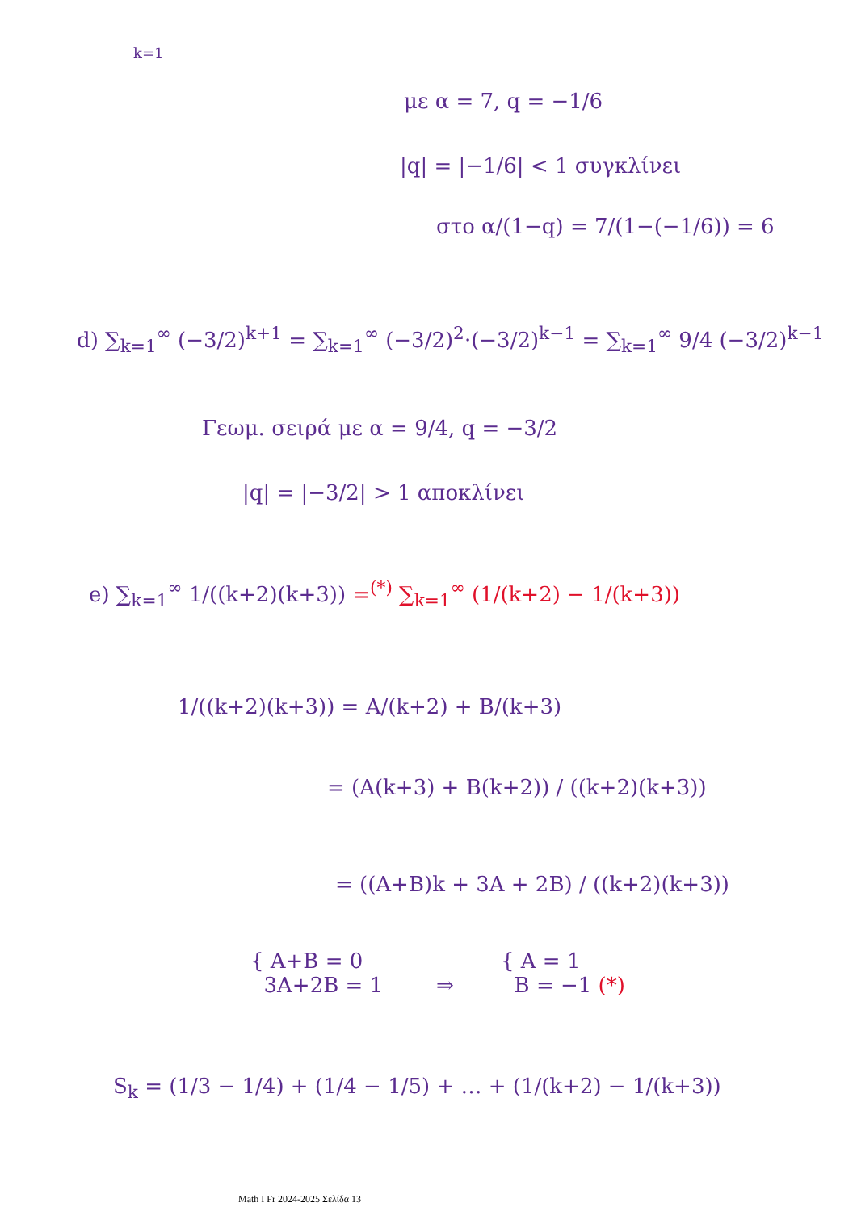k=1
με α = 7, q = −1/6
|q| = |−1/6| < 1 συγκλίνει
στο α/(1−q) = 7/(1−(−1/6)) = 6
d) ∑<sub>k=1</sub><sup>∞</sup> (−3/2)<sup>k+1</sup> = ∑<sub>k=1</sub><sup>∞</sup> (−3/2)<sup>2</sup>·(−3/2)<sup>k−1</sup> = ∑<sub>k=1</sub><sup>∞</sup> 9/4 (−3/2)<sup>k−1</sup>
Γεωμ. σειρά με α = 9/4, q = −3/2
|q| = |−3/2| > 1 αποκλίνει
e) ∑<sub>k=1</sub><sup>∞</sup> 1/((k+2)(k+3)) =<sup>(*)</sup> ∑<sub>k=1</sub><sup>∞</sup> (1/(k+2) − 1/(k+3))
1/((k+2)(k+3)) = A/(k+2) + B/(k+3)
= (A(k+3) + B(k+2)) / ((k+2)(k+3))
= ((A+B)k + 3A + 2B) / ((k+2)(k+3))
{ A+B = 0
3A+2B = 1
⇒
{ A = 1
B = −1 (*)
S<sub>k</sub> = (1/3 − 1/4) + (1/4 − 1/5) + … + (1/(k+2) − 1/(k+3))
Math I Fr 2024-2025 Σελίδα 13